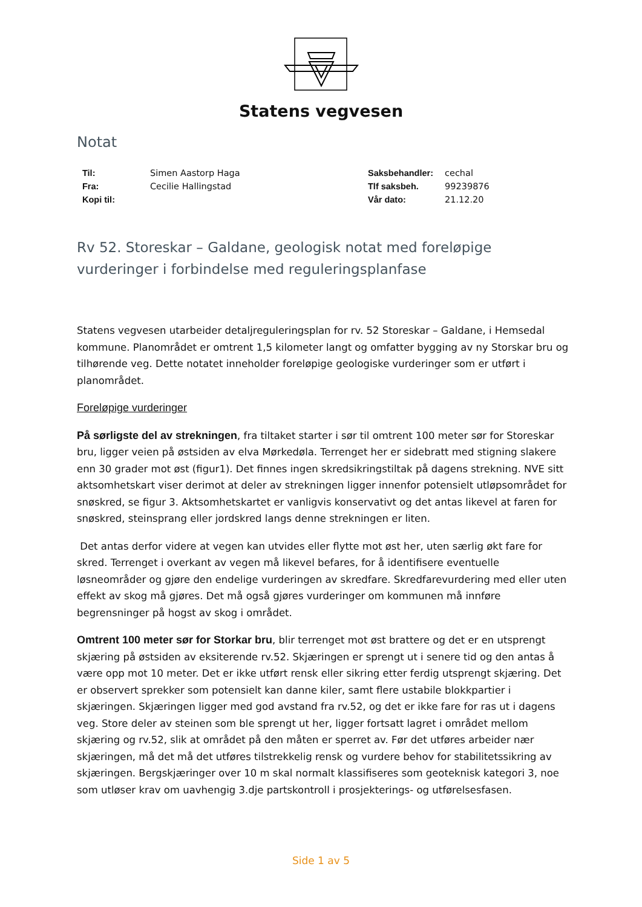Statens vegvesen
Notat
Til: Simen Aastorp Haga
Fra: Cecilie Hallingstad
Kopi til:
Saksbehandler: cechal
Tlf saksbeh. 99239876
Vår dato: 21.12.20
Rv 52. Storeskar – Galdane, geologisk notat med foreløpige vurderinger i forbindelse med reguleringsplanfase
Statens vegvesen utarbeider detaljreguleringsplan for rv. 52 Storeskar – Galdane, i Hemsedal kommune. Planområdet er omtrent 1,5 kilometer langt og omfatter bygging av ny Storskar bru og tilhørende veg. Dette notatet inneholder foreløpige geologiske vurderinger som er utført i planområdet.
Foreløpige vurderinger
På sørligste del av strekningen, fra tiltaket starter i sør til omtrent 100 meter sør for Storeskar bru, ligger veien på østsiden av elva Mørkedøla. Terrenget her er sidebratt med stigning slakere enn 30 grader mot øst (figur1). Det finnes ingen skredsikringstiltak på dagens strekning. NVE sitt aktsomhetskart viser derimot at deler av strekningen ligger innenfor potensielt utløpsområdet for snøskred, se figur 3. Aktsomhetskartet er vanligvis konservativt og det antas likevel at faren for snøskred, steinsprang eller jordskred langs denne strekningen er liten.
Det antas derfor videre at vegen kan utvides eller flytte mot øst her, uten særlig økt fare for skred. Terrenget i overkant av vegen må likevel befares, for å identifisere eventuelle løsneområder og gjøre den endelige vurderingen av skredfare. Skredfarevurdering med eller uten effekt av skog må gjøres. Det må også gjøres vurderinger om kommunen må innføre begrensninger på hogst av skog i området.
Omtrent 100 meter sør for Storkar bru, blir terrenget mot øst brattere og det er en utsprengt skjæring på østsiden av eksiterende rv.52. Skjæringen er sprengt ut i senere tid og den antas å være opp mot 10 meter. Det er ikke utført rensk eller sikring etter ferdig utsprengt skjæring. Det er observert sprekker som potensielt kan danne kiler, samt flere ustabile blokkpartier i skjæringen. Skjæringen ligger med god avstand fra rv.52, og det er ikke fare for ras ut i dagens veg. Store deler av steinen som ble sprengt ut her, ligger fortsatt lagret i området mellom skjæring og rv.52, slik at området på den måten er sperret av. Før det utføres arbeider nær skjæringen, må det må det utføres tilstrekkelig rensk og vurdere behov for stabilitetssikring av skjæringen. Bergskjæringer over 10 m skal normalt klassifiseres som geoteknisk kategori 3, noe som utløser krav om uavhengig 3.dje partskontroll i prosjekterings- og utførelsesfasen.
Side 1 av 5